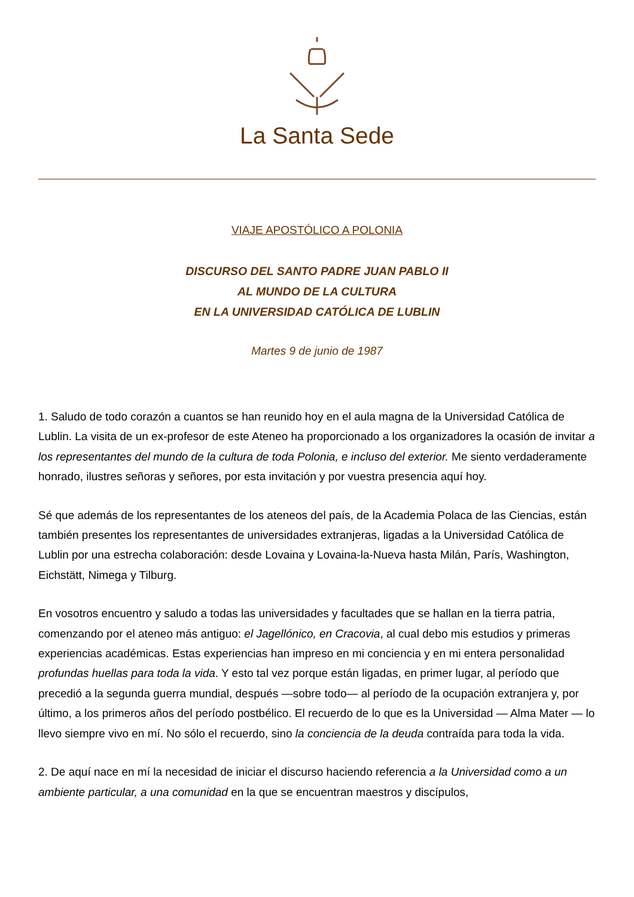La Santa Sede
VIAJE APOSTÓLICO A POLONIA
DISCURSO DEL SANTO PADRE JUAN PABLO II
AL MUNDO DE LA CULTURA
EN LA UNIVERSIDAD CATÓLICA DE LUBLIN
Martes 9 de junio de 1987
1. Saludo de todo corazón a cuantos se han reunido hoy en el aula magna de la Universidad Católica de Lublin. La visita de un ex-profesor de este Ateneo ha proporcionado a los organizadores la ocasión de invitar a los representantes del mundo de la cultura de toda Polonia, e incluso del exterior. Me siento verdaderamente honrado, ilustres señoras y señores, por esta invitación y por vuestra presencia aquí hoy.
Sé que además de los representantes de los ateneos del país, de la Academia Polaca de las Ciencias, están también presentes los representantes de universidades extranjeras, ligadas a la Universidad Católica de Lublin por una estrecha colaboración: desde Lovaina y Lovaina-la-Nueva hasta Milán, París, Washington, Eichstätt, Nimega y Tilburg.
En vosotros encuentro y saludo a todas las universidades y facultades que se hallan en la tierra patria, comenzando por el ateneo más antiguo: el Jagellónico, en Cracovia, al cual debo mis estudios y primeras experiencias académicas. Estas experiencias han impreso en mi conciencia y en mi entera personalidad profundas huellas para toda la vida. Y esto tal vez porque están ligadas, en primer lugar, al período que precedió a la segunda guerra mundial, después —sobre todo— al período de la ocupación extranjera y, por último, a los primeros años del período postbélico. El recuerdo de lo que es la Universidad — Alma Mater — lo llevo siempre vivo en mí. No sólo el recuerdo, sino la conciencia de la deuda contraída para toda la vida.
2. De aquí nace en mí la necesidad de iniciar el discurso haciendo referencia a la Universidad como a un ambiente particular, a una comunidad en la que se encuentran maestros y discípulos,